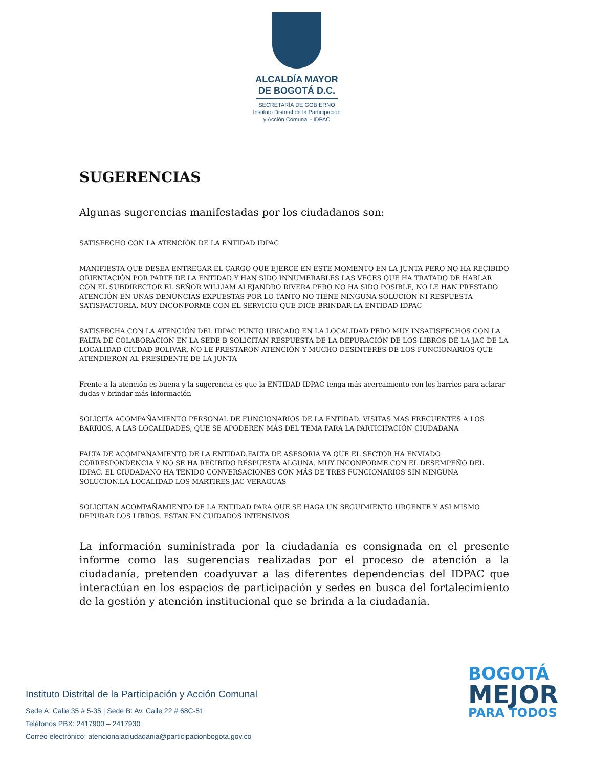ALCALDÍA MAYOR
DE BOGOTÁ D.C.
SECRETARÍA DE GOBIERNO
Instituto Distrital de la Participación
y Acción Comunal - IDPAC
SUGERENCIAS
Algunas sugerencias manifestadas por los ciudadanos son:
SATISFECHO CON LA ATENCIÓN DE LA ENTIDAD IDPAC
MANIFIESTA QUE DESEA ENTREGAR EL CARGO QUE EJERCE EN ESTE MOMENTO EN LA JUNTA PERO NO HA RECIBIDO ORIENTACIÓN POR PARTE DE LA ENTIDAD Y HAN SIDO INNUMERABLES LAS VECES QUE HA TRATADO DE HABLAR CON EL SUBDIRECTOR EL SEÑOR WILLIAM ALEJANDRO RIVERA PERO NO HA SIDO POSIBLE, NO LE HAN PRESTADO ATENCIÓN EN UNAS DENUNCIAS EXPUESTAS POR LO TANTO NO TIENE NINGUNA SOLUCION NI RESPUESTA SATISFACTORIA. MUY INCONFORME CON EL SERVICIO QUE DICE BRINDAR LA ENTIDAD IDPAC
SATISFECHA CON LA ATENCIÓN DEL IDPAC PUNTO UBICADO EN LA LOCALIDAD PERO MUY INSATISFECHOS CON LA FALTA DE COLABORACION EN LA SEDE B SOLICITAN RESPUESTA DE LA DEPURACIÓN DE LOS LIBROS DE LA JAC DE LA LOCALIDAD CIUDAD BOLIVAR, NO LE PRESTARON ATENCIÓN Y MUCHO DESINTERES DE LOS FUNCIONARIOS QUE ATENDIERON AL PRESIDENTE DE LA JUNTA
Frente a la atención es buena y la sugerencia es que la ENTIDAD IDPAC tenga más acercamiento con los barrios para aclarar dudas y brindar más información
SOLICITA ACOMPAÑAMIENTO PERSONAL DE FUNCIONARIOS DE LA ENTIDAD. VISITAS MAS FRECUENTES A LOS BARRIOS, A LAS LOCALIDADES, QUE SE APODEREN MÁS DEL TEMA PARA LA PARTICIPACIÓN CIUDADANA
FALTA DE ACOMPAÑAMIENTO DE LA ENTIDAD.FALTA DE ASESORIA YA QUE EL SECTOR HA ENVIADO CORRESPONDENCIA Y NO SE HA RECIBIDO RESPUESTA ALGUNA. MUY INCONFORME CON EL DESEMPEÑO DEL IDPAC. EL CIUDADANO HA TENIDO CONVERSACIONES CON MÁS DE TRES FUNCIONARIOS SIN NINGUNA SOLUCION.LA LOCALIDAD LOS MARTIRES JAC VERAGUAS
SOLICITAN ACOMPAÑAMIENTO DE LA ENTIDAD PARA QUE SE HAGA UN SEGUIMIENTO URGENTE Y ASI MISMO DEPURAR LOS LIBROS. ESTAN EN CUIDADOS INTENSIVOS
La información suministrada por la ciudadanía es consignada en el presente informe como las sugerencias realizadas por el proceso de atención a la ciudadanía, pretenden coadyuvar a las diferentes dependencias del IDPAC que interactúan en los espacios de participación y sedes en busca del fortalecimiento de la gestión y atención institucional que se brinda a la ciudadanía.
Instituto Distrital de la Participación y Acción Comunal
Sede A: Calle 35 # 5-35 | Sede B: Av. Calle 22 # 68C-51
Teléfonos PBX: 2417900 – 2417930
Correo electrónico: atencionalaciudadania@participacionbogota.gov.co
BOGOTÁ
MEJOR
PARA TODOS